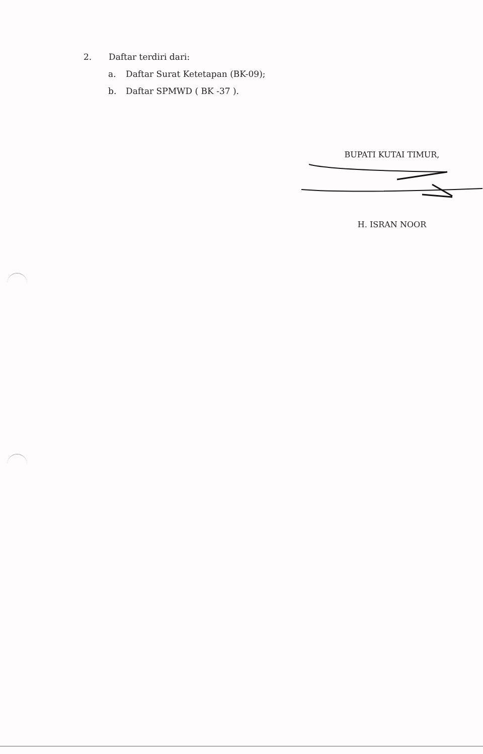2. Daftar terdiri dari:
a. Daftar Surat Ketetapan (BK-09);
b. Daftar SPMWD ( BK -37 ).
BUPATI KUTAI TIMUR,
H. ISRAN NOOR